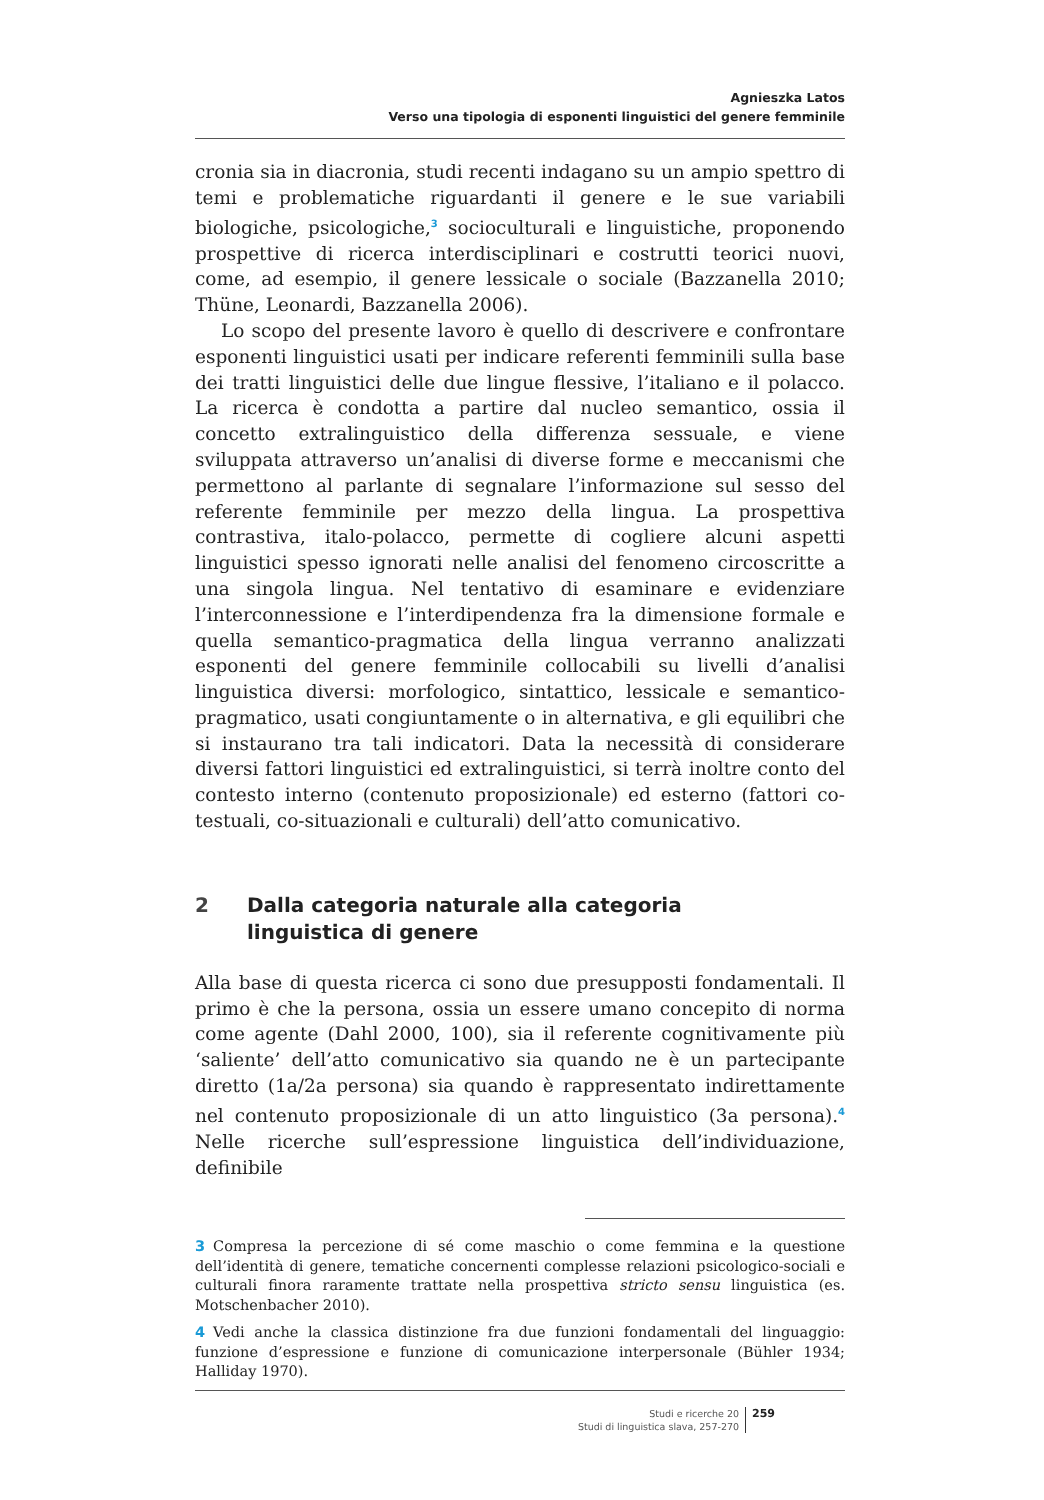Agnieszka Latos
Verso una tipologia di esponenti linguistici del genere femminile
cronia sia in diacronia, studi recenti indagano su un ampio spettro di temi e problematiche riguardanti il genere e le sue variabili biologiche, psicologiche,<sup>3</sup> socioculturali e linguistiche, proponendo prospettive di ricerca interdisciplinari e costrutti teorici nuovi, come, ad esempio, il genere lessicale o sociale (Bazzanella 2010; Thüne, Leonardi, Bazzanella 2006).
Lo scopo del presente lavoro è quello di descrivere e confrontare esponenti linguistici usati per indicare referenti femminili sulla base dei tratti linguistici delle due lingue flessive, l’italiano e il polacco. La ricerca è condotta a partire dal nucleo semantico, ossia il concetto extralinguistico della differenza sessuale, e viene sviluppata attraverso un’analisi di diverse forme e meccanismi che permettono al parlante di segnalare l’informazione sul sesso del referente femminile per mezzo della lingua. La prospettiva contrastiva, italo-polacco, permette di cogliere alcuni aspetti linguistici spesso ignorati nelle analisi del fenomeno circoscritte a una singola lingua. Nel tentativo di esaminare e evidenziare l’interconnessione e l’interdipendenza fra la dimensione formale e quella semantico-pragmatica della lingua verranno analizzati esponenti del genere femminile collocabili su livelli d’analisi linguistica diversi: morfologico, sintattico, lessicale e semantico-pragmatico, usati congiuntamente o in alternativa, e gli equilibri che si instaurano tra tali indicatori. Data la necessità di considerare diversi fattori linguistici ed extralinguistici, si terrà inoltre conto del contesto interno (contenuto proposizionale) ed esterno (fattori co-testuali, co-situazionali e culturali) dell’atto comunicativo.
2 Dalla categoria naturale alla categoria
linguistica di genere
Alla base di questa ricerca ci sono due presupposti fondamentali. Il primo è che la persona, ossia un essere umano concepito di norma come agente (Dahl 2000, 100), sia il referente cognitivamente più ‘saliente’ dell’atto comunicativo sia quando ne è un partecipante diretto (1a/2a persona) sia quando è rappresentato indirettamente nel contenuto proposizionale di un atto linguistico (3a persona).<sup>4</sup> Nelle ricerche sull’espressione linguistica dell’individuazione, definibile
3 Compresa la percezione di sé come maschio o come femmina e la questione dell’identità di genere, tematiche concernenti complesse relazioni psicologico-sociali e culturali finora raramente trattate nella prospettiva stricto sensu linguistica (es. Motschenbacher 2010).
4 Vedi anche la classica distinzione fra due funzioni fondamentali del linguaggio: funzione d’espressione e funzione di comunicazione interpersonale (Bühler 1934; Halliday 1970).
Studi e ricerche 20
Studi di linguistica slava, 257-270
259